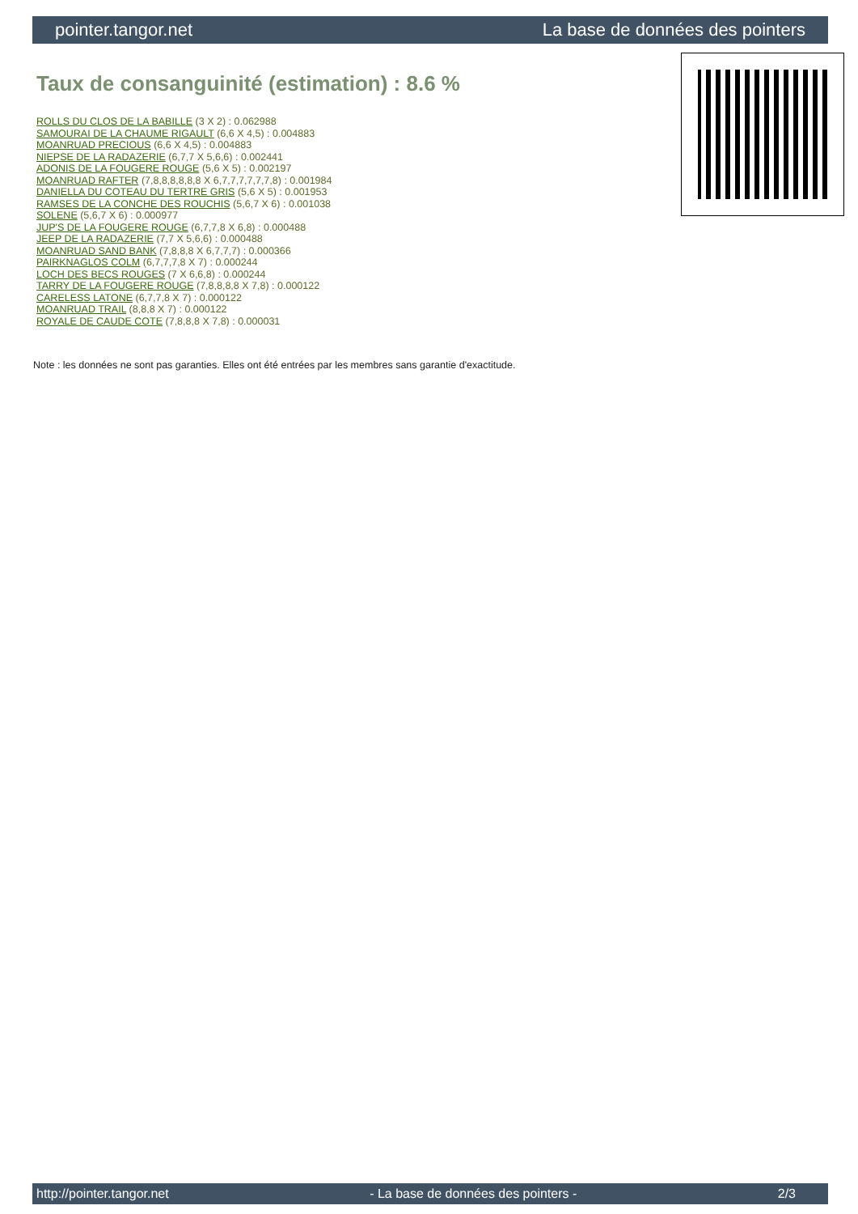pointer.tangor.net La base de données des pointers
Taux de consanguinité (estimation) : 8.6 %
ROLLS DU CLOS DE LA BABILLE (3 X 2) : 0.062988
SAMOURAI DE LA CHAUME RIGAULT (6,6 X 4,5) : 0.004883
MOANRUAD PRECIOUS (6,6 X 4,5) : 0.004883
NIEPSE DE LA RADAZERIE (6,7,7 X 5,6,6) : 0.002441
ADONIS DE LA FOUGERE ROUGE (5,6 X 5) : 0.002197
MOANRUAD RAFTER (7,8,8,8,8,8,8 X 6,7,7,7,7,7,7,8) : 0.001984
DANIELLA DU COTEAU DU TERTRE GRIS (5,6 X 5) : 0.001953
RAMSES DE LA CONCHE DES ROUCHIS (5,6,7 X 6) : 0.001038
SOLENE (5,6,7 X 6) : 0.000977
JUP'S DE LA FOUGERE ROUGE (6,7,7,8 X 6,8) : 0.000488
JEEP DE LA RADAZERIE (7,7 X 5,6,6) : 0.000488
MOANRUAD SAND BANK (7,8,8,8 X 6,7,7,7) : 0.000366
PAIRKNAGLOS COLM (6,7,7,7,8 X 7) : 0.000244
LOCH DES BECS ROUGES (7 X 6,6,8) : 0.000244
TARRY DE LA FOUGERE ROUGE (7,8,8,8,8 X 7,8) : 0.000122
CARELESS LATONE (6,7,7,8 X 7) : 0.000122
MOANRUAD TRAIL (8,8,8 X 7) : 0.000122
ROYALE DE CAUDE COTE (7,8,8,8 X 7,8) : 0.000031
Note : les données ne sont pas garanties. Elles ont été entrées par les membres sans garantie d'exactitude.
http://pointer.tangor.net - La base de données des pointers - 2/3